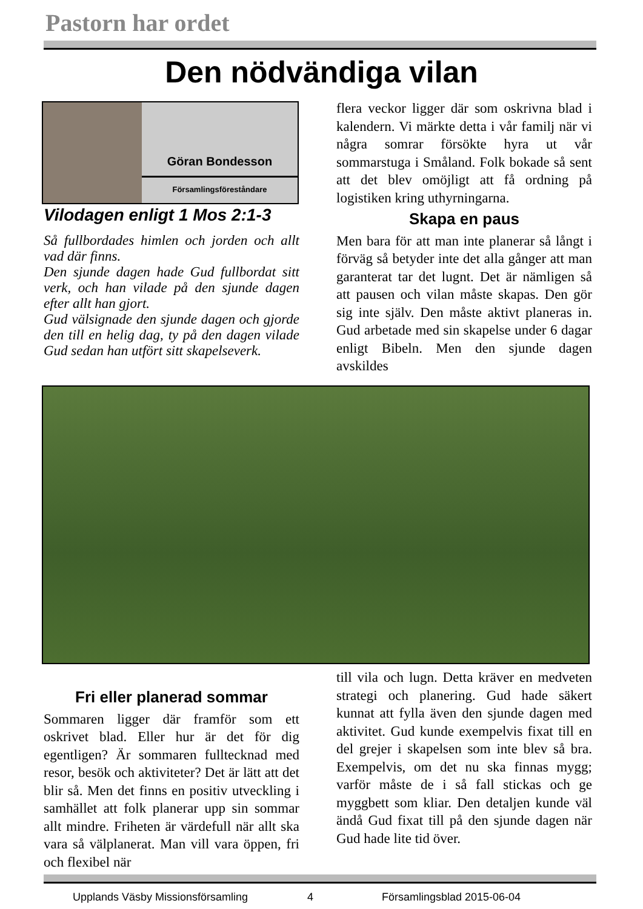Pastorn har ordet
Den nödvändiga vilan
Göran Bondesson
Församlingsföreståndare
Vilodagen enligt 1 Mos 2:1-3
Så fullbordades himlen och jorden och allt vad där finns.
Den sjunde dagen hade Gud fullbordat sitt verk, och han vilade på den sjunde dagen efter allt han gjort.
Gud välsignade den sjunde dagen och gjorde den till en helig dag, ty på den dagen vilade Gud sedan han utfört sitt skapelseverk.
flera veckor ligger där som oskrivna blad i kalendern. Vi märkte detta i vår familj när vi några somrar försökte hyra ut vår sommarstuga i Småland. Folk bokade så sent att det blev omöjligt att få ordning på logistiken kring uthyrningarna.
Skapa en paus
Men bara för att man inte planerar så långt i förväg så betyder inte det alla gånger att man garanterat tar det lugnt. Det är nämligen så att pausen och vilan måste skapas. Den gör sig inte själv. Den måste aktivt planeras in. Gud arbetade med sin skapelse under 6 dagar enligt Bibeln. Men den sjunde dagen avskildes
Fri eller planerad sommar
Sommaren ligger där framför som ett oskrivet blad. Eller hur är det för dig egentligen? Är sommaren fulltecknad med resor, besök och aktiviteter? Det är lätt att det blir så. Men det finns en positiv utveckling i samhället att folk planerar upp sin sommar allt mindre. Friheten är värdefull när allt ska vara så välplanerat. Man vill vara öppen, fri och flexibel när
till vila och lugn. Detta kräver en medveten strategi och planering. Gud hade säkert kunnat att fylla även den sjunde dagen med aktivitet. Gud kunde exempelvis fixat till en del grejer i skapelsen som inte blev så bra. Exempelvis, om det nu ska finnas mygg; varför måste de i så fall stickas och ge myggbett som kliar. Den detaljen kunde väl ändå Gud fixat till på den sjunde dagen när Gud hade lite tid över.
Upplands Väsby Missionsförsamling 4 Församlingsblad 2015-06-04